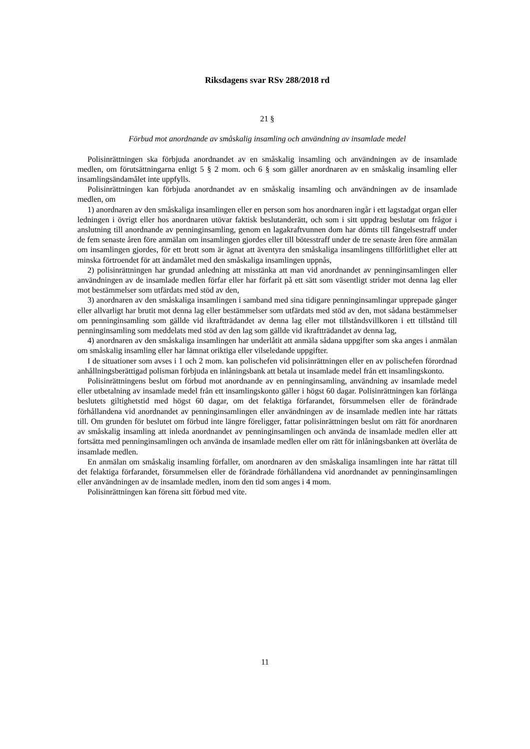Riksdagens svar RSv 288/2018 rd
21 §
Förbud mot anordnande av småskalig insamling och användning av insamlade medel
Polisinrättningen ska förbjuda anordnandet av en småskalig insamling och användningen av de insamlade medlen, om förutsättningarna enligt 5 § 2 mom. och 6 § som gäller anordnaren av en småskalig insamling eller insamlingsändamålet inte uppfylls.
Polisinrättningen kan förbjuda anordnandet av en småskalig insamling och användningen av de insamlade medlen, om
1) anordnaren av den småskaliga insamlingen eller en person som hos anordnaren ingår i ett lagstadgat organ eller ledningen i övrigt eller hos anordnaren utövar faktisk beslutanderätt, och som i sitt uppdrag beslutar om frågor i anslutning till anordnande av penninginsamling, genom en lagakraftvunnen dom har dömts till fängelsestraff under de fem senaste åren före anmälan om insamlingen gjordes eller till bötesstraff under de tre senaste åren före anmälan om insamlingen gjordes, för ett brott som är ägnat att äventyra den småskaliga insamlingens tillförlitlighet eller att minska förtroendet för att ändamålet med den småskaliga insamlingen uppnås,
2) polisinrättningen har grundad anledning att misstänka att man vid anordnandet av penninginsamlingen eller användningen av de insamlade medlen förfar eller har förfarit på ett sätt som väsentligt strider mot denna lag eller mot bestämmelser som utfärdats med stöd av den,
3) anordnaren av den småskaliga insamlingen i samband med sina tidigare penninginsamlingar upprepade gånger eller allvarligt har brutit mot denna lag eller bestämmelser som utfärdats med stöd av den, mot sådana bestämmelser om penninginsamling som gällde vid ikraftträdandet av denna lag eller mot tillståndsvillkoren i ett tillstånd till penninginsamling som meddelats med stöd av den lag som gällde vid ikraftträdandet av denna lag,
4) anordnaren av den småskaliga insamlingen har underlåtit att anmäla sådana uppgifter som ska anges i anmälan om småskalig insamling eller har lämnat oriktiga eller vilseledande uppgifter.
I de situationer som avses i 1 och 2 mom. kan polischefen vid polisinrättningen eller en av polischefen förordnad anhållningsberättigad polisman förbjuda en inlåningsbank att betala ut insamlade medel från ett insamlingskonto.
Polisinrättningens beslut om förbud mot anordnande av en penninginsamling, användning av insamlade medel eller utbetalning av insamlade medel från ett insamlingskonto gäller i högst 60 dagar. Polisinrättningen kan förlänga beslutets giltighetstid med högst 60 dagar, om det felaktiga förfarandet, försummelsen eller de förändrade förhållandena vid anordnandet av penninginsamlingen eller användningen av de insamlade medlen inte har rättats till. Om grunden för beslutet om förbud inte längre föreligger, fattar polisinrättningen beslut om rätt för anordnaren av småskalig insamling att inleda anordnandet av penninginsamlingen och använda de insamlade medlen eller att fortsätta med penninginsamlingen och använda de insamlade medlen eller om rätt för inlåningsbanken att överlåta de insamlade medlen.
En anmälan om småskalig insamling förfaller, om anordnaren av den småskaliga insamlingen inte har rättat till det felaktiga förfarandet, försummelsen eller de förändrade förhållandena vid anordnandet av penninginsamlingen eller användningen av de insamlade medlen, inom den tid som anges i 4 mom.
Polisinrättningen kan förena sitt förbud med vite.
11